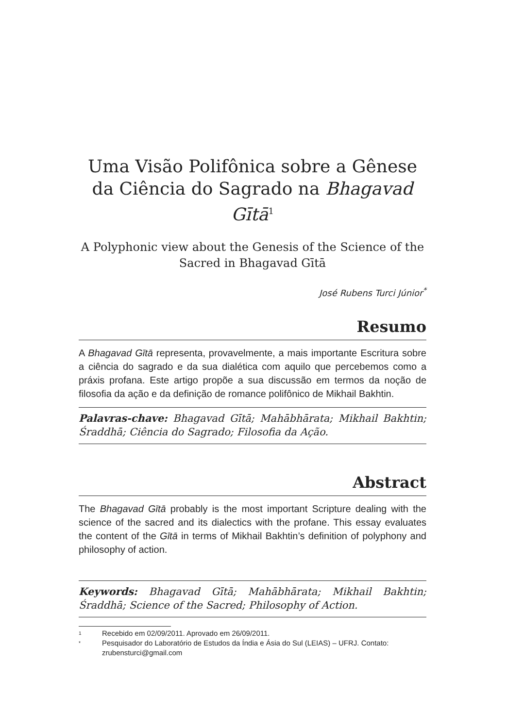Uma Visão Polifônica sobre a Gênese da Ciência do Sagrado na Bhagavad Gītā<sup>1</sup>
A Polyphonic view about the Genesis of the Science of the Sacred in Bhagavad Gītā
José Rubens Turci Júnior<sup>*</sup>
Resumo
A Bhagavad Gītā representa, provavelmente, a mais importante Escritura sobre a ciência do sagrado e da sua dialética com aquilo que percebemos como a práxis profana. Este artigo propõe a sua discussão em termos da noção de filosofia da ação e da definição de romance polifônico de Mikhail Bakhtin.
Palavras-chave: Bhagavad Gītā; Mahābhārata; Mikhail Bakhtin; Śraddhā; Ciência do Sagrado; Filosofia da Ação.
Abstract
The Bhagavad Gītā probably is the most important Scripture dealing with the science of the sacred and its dialectics with the profane. This essay evaluates the content of the Gītā in terms of Mikhail Bakhtin’s definition of polyphony and philosophy of action.
Keywords: Bhagavad Gītā; Mahābhārata; Mikhail Bakhtin; Śraddhā; Science of the Sacred; Philosophy of Action.
1 Recebido em 02/09/2011. Aprovado em 26/09/2011.
* Pesquisador do Laboratório de Estudos da Índia e Ásia do Sul (LEIAS) – UFRJ. Contato: zrubensturci@gmail.com